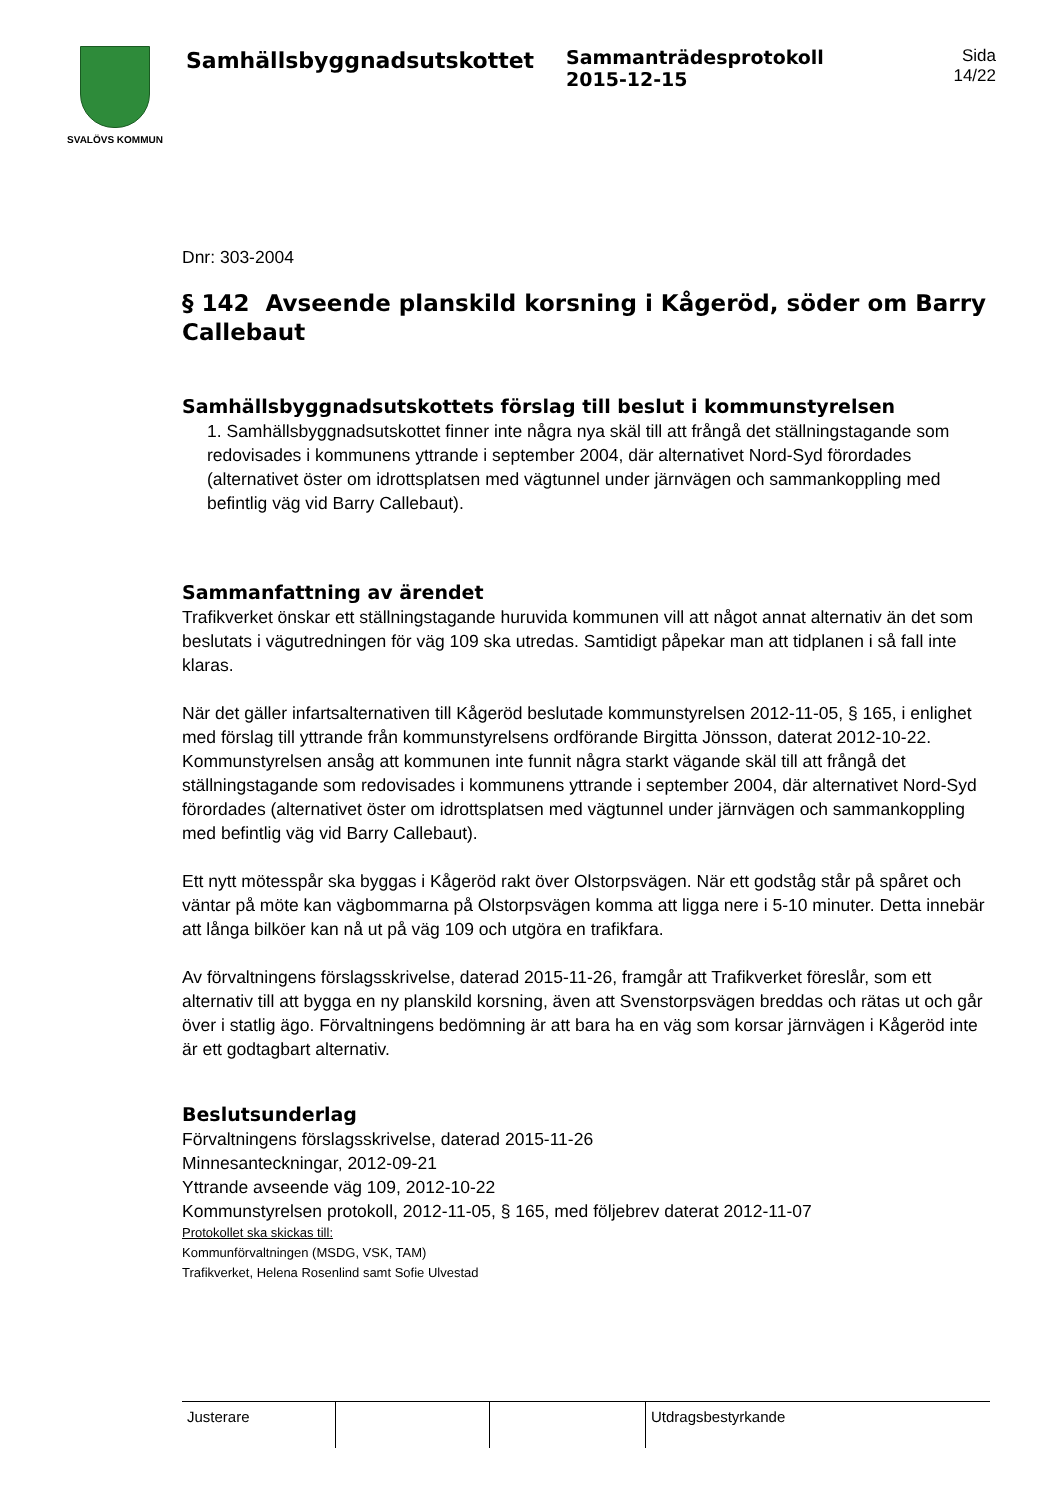SVALÖVS KOMMUN
Samhällsbyggnadsutskottet
Sammanträdesprotokoll
2015-12-15
Sida
14/22
Dnr: 303-2004
§ 142 Avseende planskild korsning i Kågeröd, söder om Barry Callebaut
Samhällsbyggnadsutskottets förslag till beslut i kommunstyrelsen
1. Samhällsbyggnadsutskottet finner inte några nya skäl till att frångå det ställningstagande som redovisades i kommunens yttrande i september 2004, där alternativet Nord-Syd förordades (alternativet öster om idrottsplatsen med vägtunnel under järnvägen och sammankoppling med befintlig väg vid Barry Callebaut).
Sammanfattning av ärendet
Trafikverket önskar ett ställningstagande huruvida kommunen vill att något annat alternativ än det som beslutats i vägutredningen för väg 109 ska utredas. Samtidigt påpekar man att tidplanen i så fall inte klaras.
När det gäller infartsalternativen till Kågeröd beslutade kommunstyrelsen 2012-11-05, § 165, i enlighet med förslag till yttrande från kommunstyrelsens ordförande Birgitta Jönsson, daterat 2012-10-22. Kommunstyrelsen ansåg att kommunen inte funnit några starkt vägande skäl till att frångå det ställningstagande som redovisades i kommunens yttrande i september 2004, där alternativet Nord-Syd förordades (alternativet öster om idrottsplatsen med vägtunnel under järnvägen och sammankoppling med befintlig väg vid Barry Callebaut).
Ett nytt mötesspår ska byggas i Kågeröd rakt över Olstorpsvägen. När ett godståg står på spåret och väntar på möte kan vägbommarna på Olstorpsvägen komma att ligga nere i 5-10 minuter. Detta innebär att långa bilköer kan nå ut på väg 109 och utgöra en trafikfara.
Av förvaltningens förslagsskrivelse, daterad 2015-11-26, framgår att Trafikverket föreslår, som ett alternativ till att bygga en ny planskild korsning, även att Svenstorpsvägen breddas och rätas ut och går över i statlig ägo. Förvaltningens bedömning är att bara ha en väg som korsar järnvägen i Kågeröd inte är ett godtagbart alternativ.
Beslutsunderlag
Förvaltningens förslagsskrivelse, daterad 2015-11-26
Minnesanteckningar, 2012-09-21
Yttrande avseende väg 109, 2012-10-22
Kommunstyrelsen protokoll, 2012-11-05, § 165, med följebrev daterat 2012-11-07
Protokollet ska skickas till:
Kommunförvaltningen (MSDG, VSK, TAM)
Trafikverket, Helena Rosenlind samt Sofie Ulvestad
| Justerare | | | Utdragsbestyrkande |